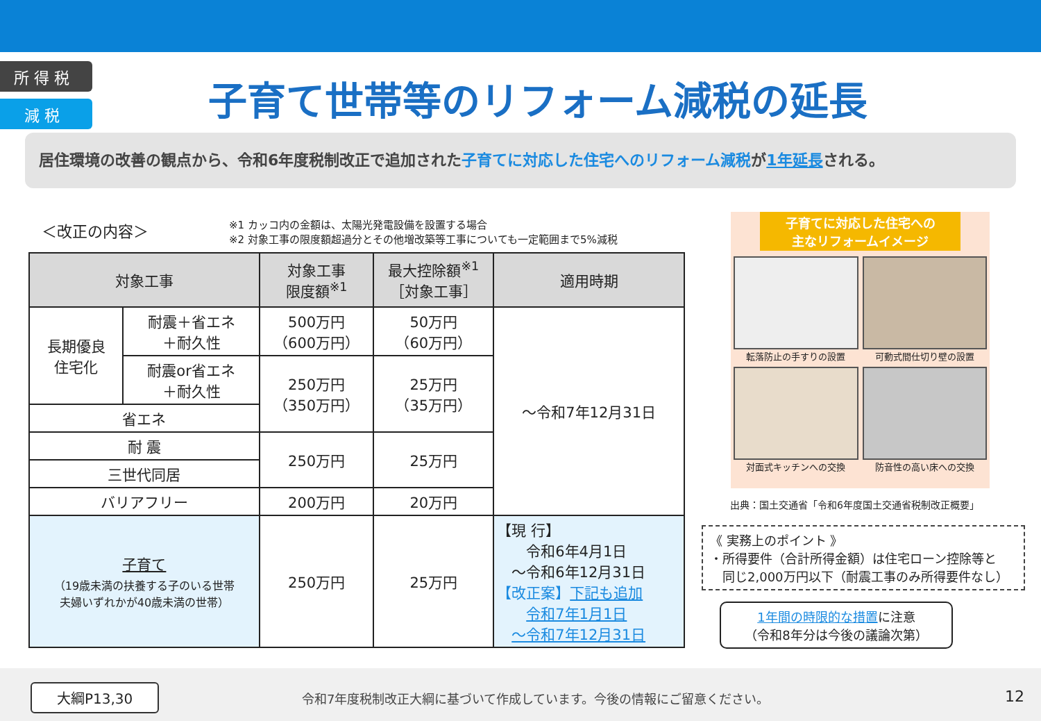所 得 税
減 税
子育て世帯等のリフォーム減税の延長
居住環境の改善の観点から、令和6年度税制改正で追加された子育てに対応した住宅へのリフォーム減税が1年延長される。
＜改正の内容＞
※1 カッコ内の金額は、太陽光発電設備を設置する場合
※2 対象工事の限度額超過分とその他増改築等工事についても一定範囲まで5%減税
| 対象工事 | | 対象工事 限度額<sup>※1</sup> | 最大控除額<sup>※1</sup> ［対象工事］ | 適用時期 |
| --- | --- | --- | --- | --- |
| 長期優良 住宅化 | 耐震＋省エネ ＋耐久性 | 500万円 （600万円） | 50万円 （60万円） | ～令和7年12月31日 |
| | 耐震or省エネ ＋耐久性 | 250万円 （350万円） | 25万円 （35万円） | |
| 省エネ | | | | |
| 耐 震 | | 250万円 | 25万円 | |
| 三世代同居 | | | | |
| バリアフリー | | 200万円 | 20万円 | |
| 子育て （19歳未満の扶養する子のいる世帯 夫婦いずれかが40歳未満の世帯） | | 250万円 | 25万円 | 【現 行】 令和6年4月1日 ～令和6年12月31日 【改正案】 下記も追加 令和7年1月1日 ～令和7年12月31日 |
子育てに対応した住宅への
主なリフォームイメージ
転落防止の手すりの設置
可動式間仕切り壁の設置
対面式キッチンへの交換
防音性の高い床への交換
出典：国土交通省「令和6年度国土交通省税制改正概要」
《 実務上のポイント 》
・所得要件（合計所得金額）は住宅ローン控除等と
　同じ2,000万円以下（耐震工事のみ所得要件なし）
1年間の時限的な措置に注意
（令和8年分は今後の議論次第）
大綱P13,30
令和7年度税制改正大綱に基づいて作成しています。今後の情報にご留意ください。
12